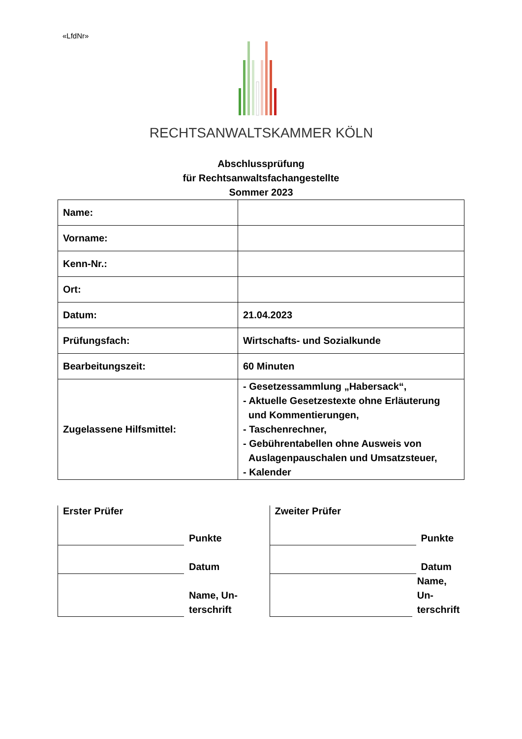«LfdNr»
RECHTSANWALTSKAMMER KÖLN
Abschlussprüfung
für Rechtsanwaltsfachangestellte
Sommer 2023
| Name: | |
| Vorname: | |
| Kenn-Nr.: | |
| Ort: | |
| Datum: | 21.04.2023 |
| Prüfungsfach: | Wirtschafts- und Sozialkunde |
| Bearbeitungszeit: | 60 Minuten |
| Zugelassene Hilfsmittel: | - Gesetzessammlung „Habersack“, - Aktuelle Gesetzestexte ohne Erläuterung und Kommentierungen, - Taschenrechner, - Gebührentabellen ohne Ausweis von Auslagenpauschalen und Umsatzsteuer, - Kalender |
Erster Prüfer
Punkte
Datum
Name, Un-
terschrift
Zweiter Prüfer
Punkte
Datum
Name, Un-
terschrift